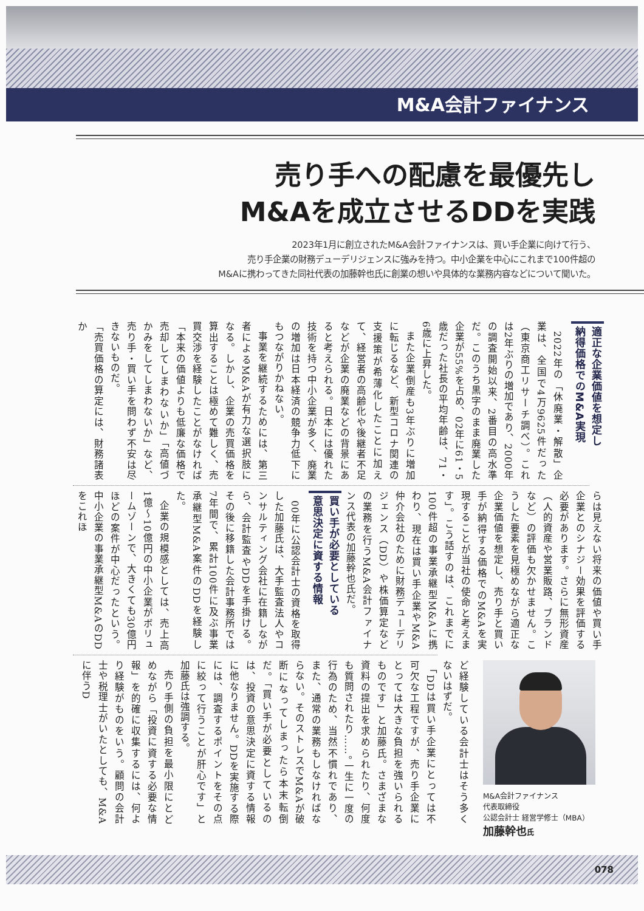M&A会計ファイナンス
売り手への配慮を最優先し
M&Aを成立させるDDを実践
2023年1月に創立されたM&A会計ファイナンスは、買い手企業に向けて行う、
売り手企業の財務デューデリジェンスに強みを持つ。中小企業を中心にこれまで100件超の
M&Aに携わってきた同社代表の加藤幹也氏に創業の想いや具体的な業務内容などについて聞いた。
適正な企業価値を想定し
納得価格でのM&A実現
2022年の「休廃業・解散」企業は、全国で4万9625件だった（東京商工リサーチ調べ）。これは2年ぶりの増加であり、2000年の調査開始以来、2番目の高水準だ。このうち黒字のまま廃業した企業が55%を占め、02年に61・5歳だった社長の平均年齢は、71・6歳に上昇した。
また企業倒産も3年ぶりに増加に転じるなど、新型コロナ関連の支援策が希薄化したことに加えて、経営者の高齢化や後継者不足などが企業の廃業などの背景にあると考えられる。日本には優れた技術を持つ中小企業が多く、廃業の増加は日本経済の競争力低下にもつながりかねない。
事業を継続するためには、第三者によるM&Aが有力な選択肢になる。しかし、企業の売買価格を算出することは極めて難しく、売買交渉を経験したことがなければ「本来の価値よりも低廉な価格で売却してしまわないか」「高値づかみをしてしまわないか」など、売り手・買い手を問わず不安は尽きないものだ。
「売買価格の算定には、財務諸表か
らは見えない将来の価値や買い手企業とのシナジー効果を評価する必要があります。さらに無形資産（人的資産や営業販路、ブランドなど）の評価も欠かせません。こうした要素を見極めながら適正な企業価値を想定し、売り手と買い手が納得する価格でのM&Aを実現することが当社の使命と考えます」。こう話すのは、これまでに100件超の事業承継型M&Aに携わり、現在は買い手企業やM&A仲介会社のために財務デューデリジェンス（DD）や株価算定などの業務を行うM&A会計ファイナンス代表の加藤幹也氏だ。
買い手が必要としている
意思決定に資する情報
00年に公認会計士の資格を取得した加藤氏は、大手監査法人やコンサルティング会社に在籍しながら、会計監査やDDを手掛ける。その後に移籍した会計事務所では7年間で、累計100件に及ぶ事業承継型M&A案件のDDを経験した。
企業の規模感としては、売上高1億～10億円の中小企業がボリュームゾーンで、大きくても30億円ほどの案件が中心だったという。中小企業の事業承継型M&AのDDをこれほ
ど経験している会計士はそう多くないはずだ。
「DDは買い手企業にとっては不可欠な工程ですが、売り手企業にとっては大きな負担を強いられるものです」と加藤氏。さまざまな資料の提出を求められたり、何度も質問されたり……。一生に一度の行為のため、当然不慣れであり、また、通常の業務もしなければならない。そのストレスでM&Aが破断になってしまったら本末転倒だ。「買い手が必要としているのは、投資の意思決定に資する情報に他なりません。DDを実施する際には、調査するポイントをその点に絞って行うことが肝心です」と加藤氏は強調する。
売り手側の負担を最小限にとどめながら「投資に資する必要な情報」を的確に収集するには、何より経験がものをいう。顧問の会計士や税理士がいたとしても、M&Aに伴うD
M&A会計ファイナンス
代表取締役
公認会計士 経営学修士（MBA）
加藤幹也氏
078